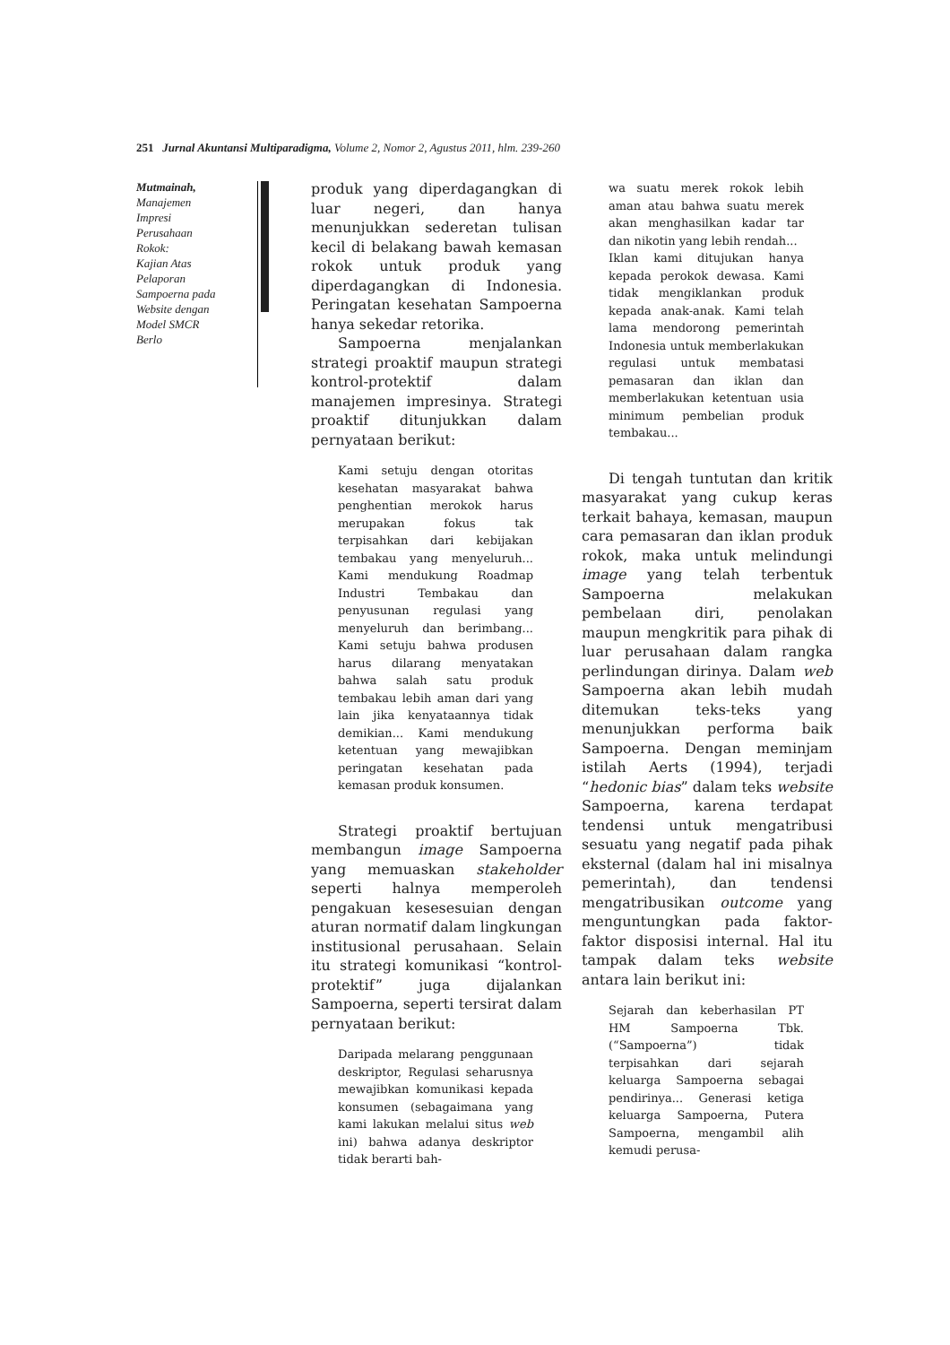251 Jurnal Akuntansi Multiparadigma, Volume 2, Nomor 2, Agustus 2011, hlm. 239-260
Mutmainah,
Manajemen
Impresi
Perusahaan
Rokok:
Kajian Atas
Pelaporan
Sampoerna pada
Website dengan
Model SMCR
Berlo
produk yang diperdagangkan di luar negeri, dan hanya menunjukkan sederetan tulisan kecil di belakang bawah kemasan rokok untuk produk yang diperdagangkan di Indonesia. Peringatan kesehatan Sampoerna hanya sekedar retorika.
Sampoerna menjalankan strategi proaktif maupun strategi kontrol-protektif dalam manajemen impresinya. Strategi proaktif ditunjukkan dalam pernyataan berikut:
Kami setuju dengan otoritas kesehatan masyarakat bahwa penghentian merokok harus merupakan fokus tak terpisahkan dari kebijakan tembakau yang menyeluruh... Kami mendukung Roadmap Industri Tembakau dan penyusunan regulasi yang menyeluruh dan berimbang... Kami setuju bahwa produsen harus dilarang menyatakan bahwa salah satu produk tembakau lebih aman dari yang lain jika kenyataannya tidak demikian... Kami mendukung ketentuan yang mewajibkan peringatan kesehatan pada kemasan produk konsumen.
Strategi proaktif bertujuan membangun image Sampoerna yang memuaskan stakeholder seperti halnya memperoleh pengakuan kesesesuian dengan aturan normatif dalam lingkungan institusional perusahaan. Selain itu strategi komunikasi “kontrol-protektif” juga dijalankan Sampoerna, seperti tersirat dalam pernyataan berikut:
Daripada melarang penggunaan deskriptor, Regulasi seharusnya mewajibkan komunikasi kepada konsumen (sebagaimana yang kami lakukan melalui situs web ini) bahwa adanya deskriptor tidak berarti bah-
wa suatu merek rokok lebih aman atau bahwa suatu merek akan menghasilkan kadar tar dan nikotin yang lebih rendah...
Iklan kami ditujukan hanya kepada perokok dewasa. Kami tidak mengiklankan produk kepada anak-anak. Kami telah lama mendorong pemerintah Indonesia untuk memberlakukan regulasi untuk membatasi pemasaran dan iklan dan memberlakukan ketentuan usia minimum pembelian produk tembakau...
Di tengah tuntutan dan kritik masyarakat yang cukup keras terkait bahaya, kemasan, maupun cara pemasaran dan iklan produk rokok, maka untuk melindungi image yang telah terbentuk Sampoerna melakukan pembelaan diri, penolakan maupun mengkritik para pihak di luar perusahaan dalam rangka perlindungan dirinya. Dalam web Sampoerna akan lebih mudah ditemukan teks-teks yang menunjukkan performa baik Sampoerna. Dengan meminjam istilah Aerts (1994), terjadi “hedonic bias” dalam teks website Sampoerna, karena terdapat tendensi untuk mengatribusi sesuatu yang negatif pada pihak eksternal (dalam hal ini misalnya pemerintah), dan tendensi mengatribusikan outcome yang menguntungkan pada faktor-faktor disposisi internal. Hal itu tampak dalam teks website antara lain berikut ini:
Sejarah dan keberhasilan PT HM Sampoerna Tbk. (“Sampoerna”) tidak terpisahkan dari sejarah keluarga Sampoerna sebagai pendirinya... Generasi ketiga keluarga Sampoerna, Putera Sampoerna, mengambil alih kemudi perusa-